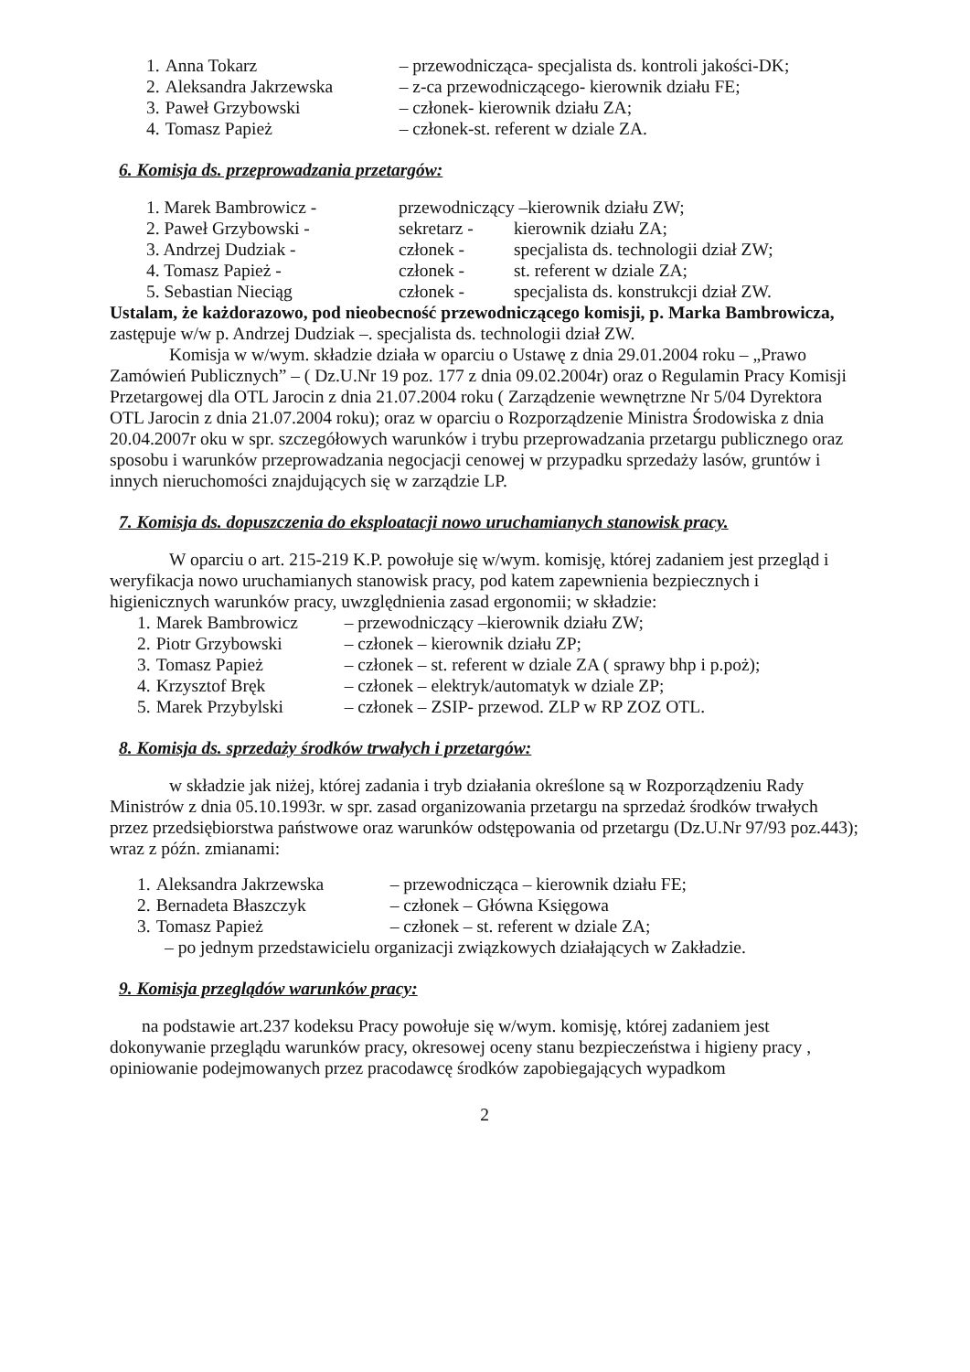| 1. | Anna Tokarz | – przewodnicząca- specjalista ds. kontroli jakości-DK; |
| 2. | Aleksandra Jakrzewska | – z-ca przewodniczącego- kierownik działu FE; |
| 3. | Paweł Grzybowski | – członek- kierownik działu ZA; |
| 4. | Tomasz Papież | – członek-st. referent w dziale ZA. |
6. Komisja ds. przeprowadzania przetargów:
| 1. Marek Bambrowicz - | przewodniczący –kierownik działu ZW; | |
| 2. Paweł Grzybowski - | sekretarz - | kierownik działu ZA; |
| 3. Andrzej Dudziak - | członek - | specjalista ds. technologii dział ZW; |
| 4. Tomasz Papież - | członek - | st. referent w dziale ZA; |
| 5. Sebastian Nieciąg | członek - | specjalista ds. konstrukcji dział ZW. |
Ustalam, że każdorazowo, pod nieobecność przewodniczącego komisji, p. Marka Bambrowicza, zastępuje w/w p. Andrzej Dudziak –. specjalista ds. technologii dział ZW.
Komisja w w/wym. składzie działa w oparciu o Ustawę z dnia 29.01.2004 roku – „Prawo Zamówień Publicznych” – ( Dz.U.Nr 19 poz. 177 z dnia 09.02.2004r) oraz o Regulamin Pracy Komisji Przetargowej dla OTL Jarocin z dnia 21.07.2004 roku ( Zarządzenie wewnętrzne Nr 5/04 Dyrektora OTL Jarocin z dnia 21.07.2004 roku); oraz w oparciu o Rozporządzenie Ministra Środowiska z dnia 20.04.2007r oku w spr. szczegółowych warunków i trybu przeprowadzania przetargu publicznego oraz sposobu i warunków przeprowadzania negocjacji cenowej w przypadku sprzedaży lasów, gruntów i innych nieruchomości znajdujących się w zarządzie LP.
7. Komisja ds. dopuszczenia do eksploatacji nowo uruchamianych stanowisk pracy.
W oparciu o art. 215-219 K.P. powołuje się w/wym. komisję, której zadaniem jest przegląd i weryfikacja nowo uruchamianych stanowisk pracy, pod katem zapewnienia bezpiecznych i higienicznych warunków pracy, uwzględnienia zasad ergonomii; w składzie:
| 1. | Marek Bambrowicz | – przewodniczący –kierownik działu ZW; |
| 2. | Piotr Grzybowski | – członek – kierownik działu ZP; |
| 3. | Tomasz Papież | – członek – st. referent w dziale ZA ( sprawy bhp i p.poż); |
| 4. | Krzysztof Bręk | – członek – elektryk/automatyk w dziale ZP; |
| 5. | Marek Przybylski | – członek – ZSIP- przewod. ZLP w RP ZOZ OTL. |
8. Komisja ds. sprzedaży środków trwałych i przetargów:
w składzie jak niżej, której zadania i tryb działania określone są w Rozporządzeniu Rady Ministrów z dnia 05.10.1993r. w spr. zasad organizowania przetargu na sprzedaż środków trwałych przez przedsiębiorstwa państwowe oraz warunków odstępowania od przetargu (Dz.U.Nr 97/93 poz.443); wraz z późn. zmianami:
| 1. | Aleksandra Jakrzewska | – przewodnicząca – kierownik działu FE; |
| 2. | Bernadeta Błaszczyk | – członek – Główna Księgowa |
| 3. | Tomasz Papież | – członek – st. referent w dziale ZA; |
– po jednym przedstawicielu organizacji związkowych działających w Zakładzie.
9. Komisja przeglądów warunków pracy:
na podstawie art.237 kodeksu Pracy powołuje się w/wym. komisję, której zadaniem jest dokonywanie przeglądu warunków pracy, okresowej oceny stanu bezpieczeństwa i higieny pracy , opiniowanie podejmowanych przez pracodawcę środków zapobiegających wypadkom
2